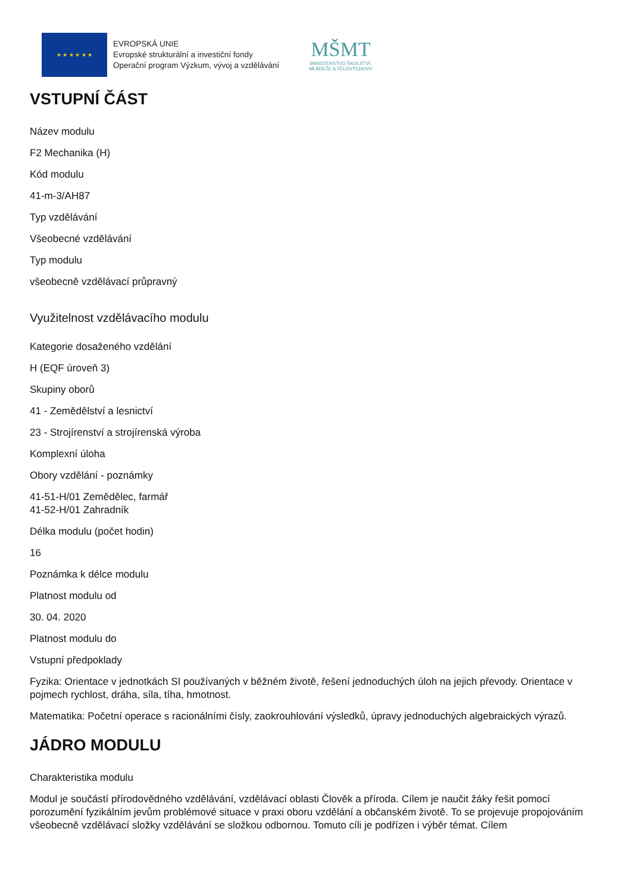★ ★ ★ ★ ★ ★
EVROPSKÁ UNIE
Evropské strukturální a investiční fondy
Operační program Výzkum, vývoj a vzdělávání
MŠMT
MINISTERSTVO ŠKOLSTVÍ,
MLÁDEŽE A TĚLOVÝCHOVY
VSTUPNÍ ČÁST
Název modulu
F2 Mechanika (H)
Kód modulu
41-m-3/AH87
Typ vzdělávání
Všeobecné vzdělávání
Typ modulu
všeobecně vzdělávací průpravný
Využitelnost vzdělávacího modulu
Kategorie dosaženého vzdělání
H (EQF úroveň 3)
Skupiny oborů
41 - Zemědělství a lesnictví
23 - Strojírenství a strojírenská výroba
Komplexní úloha
Obory vzdělání - poznámky
41-51-H/01 Zemědělec, farmář
41-52-H/01 Zahradník
Délka modulu (počet hodin)
16
Poznámka k délce modulu
Platnost modulu od
30. 04. 2020
Platnost modulu do
Vstupní předpoklady
Fyzika: Orientace v jednotkách SI používaných v běžném životě, řešení jednoduchých úloh na jejich převody. Orientace v pojmech rychlost, dráha, síla, tíha, hmotnost.
Matematika: Početní operace s racionálními čísly, zaokrouhlování výsledků, úpravy jednoduchých algebraických výrazů.
JÁDRO MODULU
Charakteristika modulu
Modul je součástí přírodovědného vzdělávání, vzdělávací oblasti Člověk a příroda. Cílem je naučit žáky řešit pomocí porozumění fyzikálním jevům problémové situace v praxi oboru vzdělání a občanském životě. To se projevuje propojováním všeobecně vzdělávací složky vzdělávání se složkou odbornou. Tomuto cíli je podřízen i výběr témat. Cílem